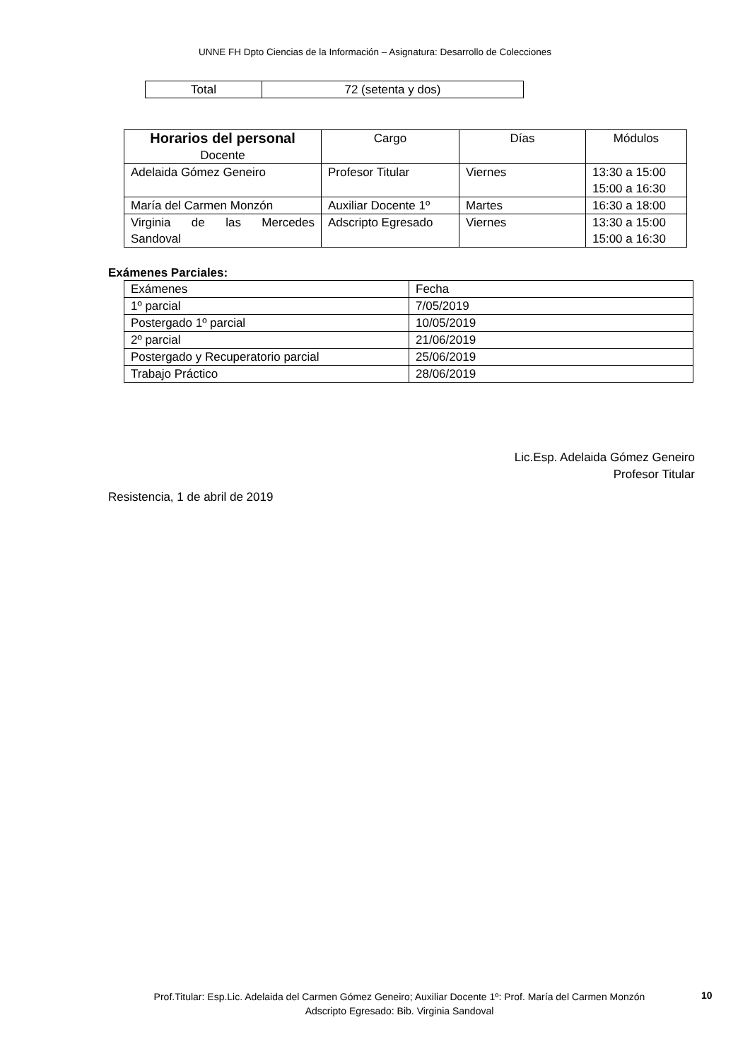UNNE FH Dpto Ciencias de la Información – Asignatura: Desarrollo de Colecciones
| Total | 72 (setenta y dos) |
| Horarios del personal Docente | Cargo | Días | Módulos |
| --- | --- | --- | --- |
| Adelaida Gómez Geneiro | Profesor Titular | Viernes | 13:30 a 15:00 15:00 a 16:30 |
| María del Carmen Monzón | Auxiliar Docente 1º | Martes | 16:30 a 18:00 |
| Virginia de las Mercedes Sandoval | Adscripto Egresado | Viernes | 13:30 a 15:00 15:00 a 16:30 |
Exámenes Parciales:
| Exámenes | Fecha |
| 1º parcial | 7/05/2019 |
| Postergado 1º parcial | 10/05/2019 |
| 2º parcial | 21/06/2019 |
| Postergado y Recuperatorio parcial | 25/06/2019 |
| Trabajo Práctico | 28/06/2019 |
Lic.Esp. Adelaida Gómez Geneiro
Profesor Titular
Resistencia, 1 de abril de 2019
Prof.Titular: Esp.Lic. Adelaida del Carmen Gómez Geneiro; Auxiliar Docente 1º: Prof. María del Carmen Monzón
Adscripto Egresado: Bib. Virginia Sandoval
10